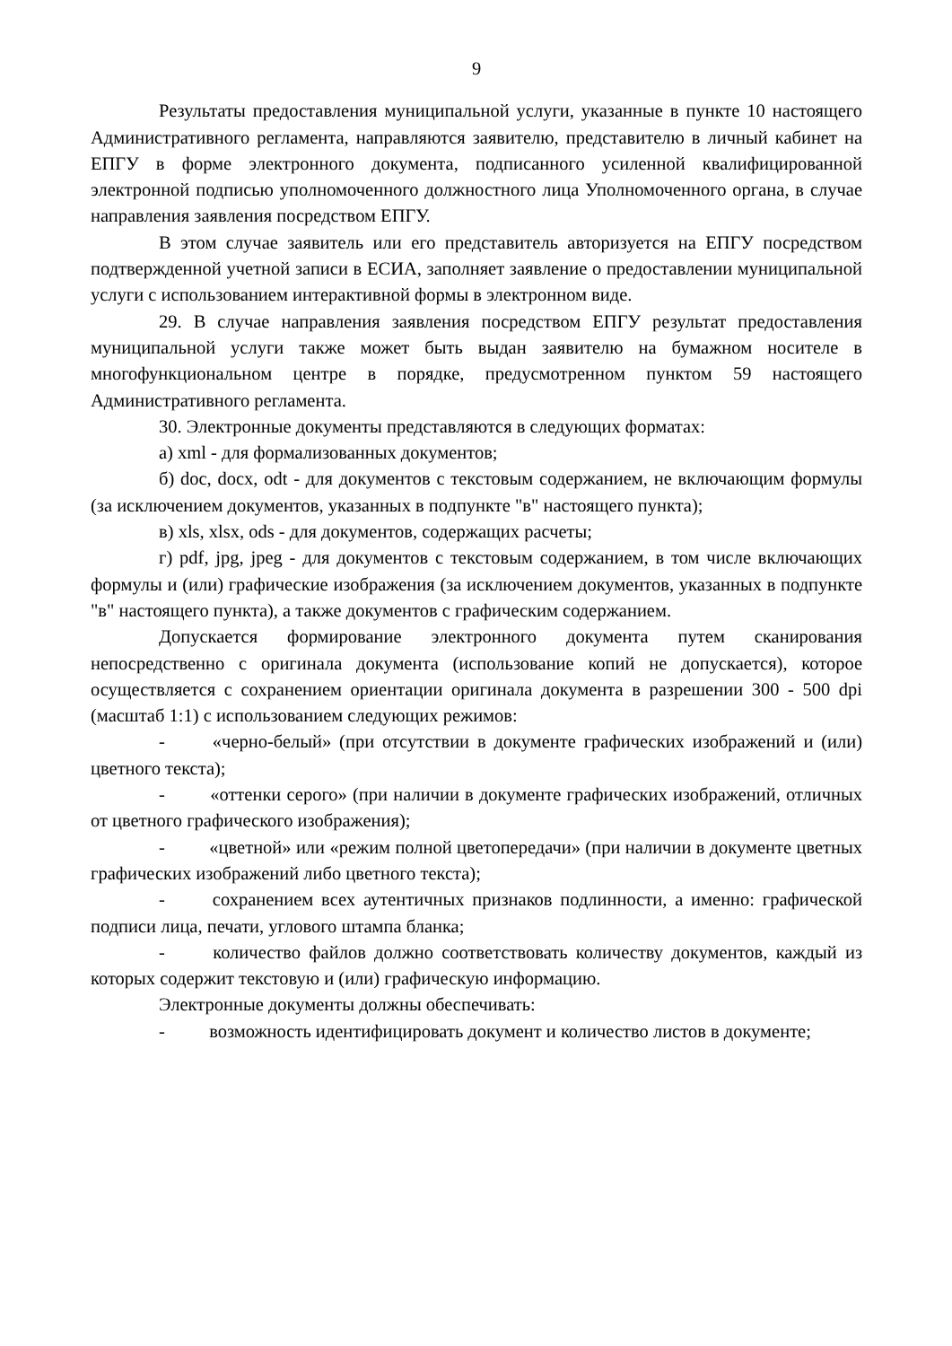9
Результаты предоставления муниципальной услуги, указанные в пункте 10 настоящего Административного регламента, направляются заявителю, представителю в личный кабинет на ЕПГУ в форме электронного документа, подписанного усиленной квалифицированной электронной подписью уполномоченного должностного лица Уполномоченного органа, в случае направления заявления посредством ЕПГУ.
В этом случае заявитель или его представитель авторизуется на ЕПГУ посредством подтвержденной учетной записи в ЕСИА, заполняет заявление о предоставлении муниципальной услуги с использованием интерактивной формы в электронном виде.
29. В случае направления заявления посредством ЕПГУ результат предоставления муниципальной услуги также может быть выдан заявителю на бумажном носителе в многофункциональном центре в порядке, предусмотренном пунктом 59 настоящего Административного регламента.
30. Электронные документы представляются в следующих форматах:
а) xml - для формализованных документов;
б) doc, docx, odt - для документов с текстовым содержанием, не включающим формулы (за исключением документов, указанных в подпункте "в" настоящего пункта);
в) xls, xlsx, ods - для документов, содержащих расчеты;
г) pdf, jpg, jpeg - для документов с текстовым содержанием, в том числе включающих формулы и (или) графические изображения (за исключением документов, указанных в подпункте "в" настоящего пункта), а также документов с графическим содержанием.
Допускается формирование электронного документа путем сканирования непосредственно с оригинала документа (использование копий не допускается), которое осуществляется с сохранением ориентации оригинала документа в разрешении 300 - 500 dpi (масштаб 1:1) с использованием следующих режимов:
- «черно-белый» (при отсутствии в документе графических изображений и (или) цветного текста);
- «оттенки серого» (при наличии в документе графических изображений, отличных от цветного графического изображения);
- «цветной» или «режим полной цветопередачи» (при наличии в документе цветных графических изображений либо цветного текста);
- сохранением всех аутентичных признаков подлинности, а именно: графической подписи лица, печати, углового штампа бланка;
- количество файлов должно соответствовать количеству документов, каждый из которых содержит текстовую и (или) графическую информацию.
Электронные документы должны обеспечивать:
- возможность идентифицировать документ и количество листов в документе;